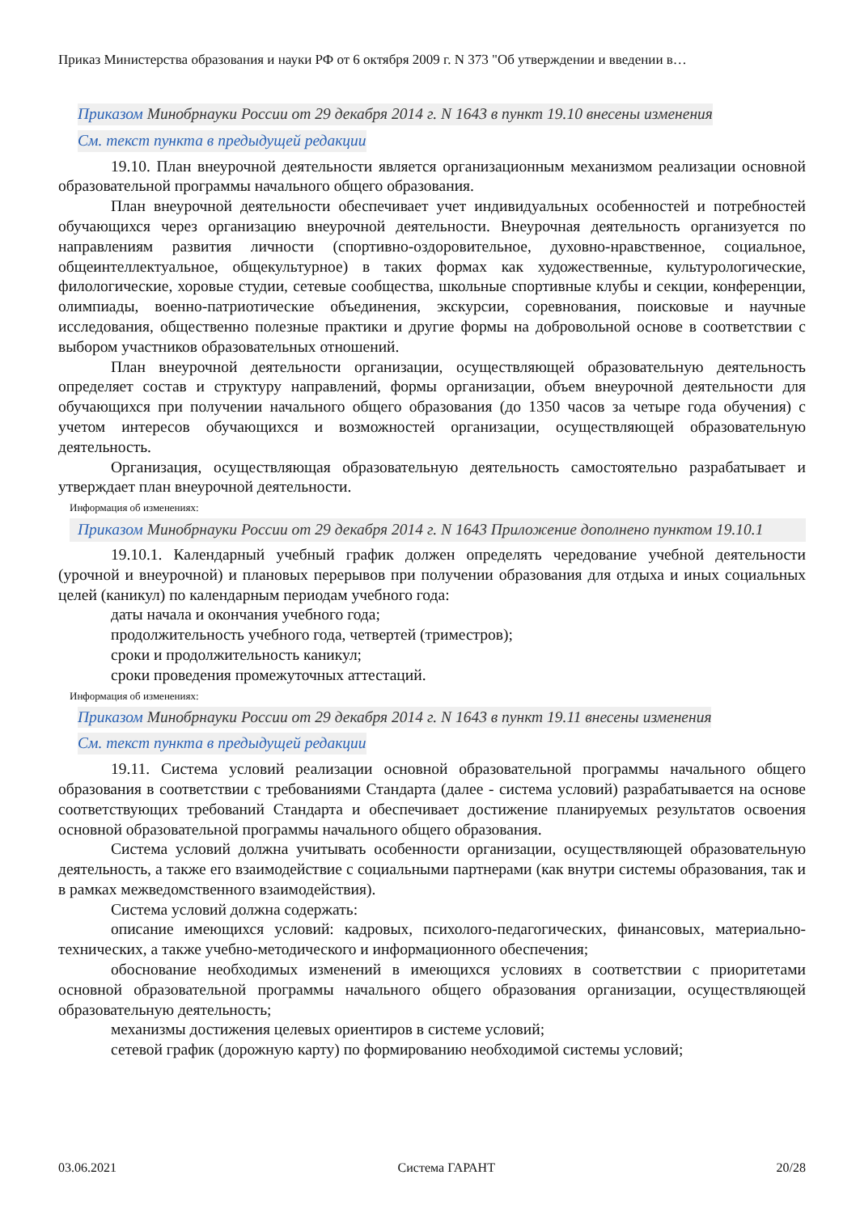Приказ Министерства образования и науки РФ от 6 октября 2009 г. N 373 "Об утверждении и введении в…
Приказом Минобрнауки России от 29 декабря 2014 г. N 1643 в пункт 19.10 внесены изменения
См. текст пункта в предыдущей редакции
19.10. План внеурочной деятельности является организационным механизмом реализации основной образовательной программы начального общего образования.
План внеурочной деятельности обеспечивает учет индивидуальных особенностей и потребностей обучающихся через организацию внеурочной деятельности. Внеурочная деятельность организуется по направлениям развития личности (спортивно-оздоровительное, духовно-нравственное, социальное, общеинтеллектуальное, общекультурное) в таких формах как художественные, культурологические, филологические, хоровые студии, сетевые сообщества, школьные спортивные клубы и секции, конференции, олимпиады, военно-патриотические объединения, экскурсии, соревнования, поисковые и научные исследования, общественно полезные практики и другие формы на добровольной основе в соответствии с выбором участников образовательных отношений.
План внеурочной деятельности организации, осуществляющей образовательную деятельность определяет состав и структуру направлений, формы организации, объем внеурочной деятельности для обучающихся при получении начального общего образования (до 1350 часов за четыре года обучения) с учетом интересов обучающихся и возможностей организации, осуществляющей образовательную деятельность.
Организация, осуществляющая образовательную деятельность самостоятельно разрабатывает и утверждает план внеурочной деятельности.
Информация об изменениях:
Приказом Минобрнауки России от 29 декабря 2014 г. N 1643 Приложение дополнено пунктом 19.10.1
19.10.1. Календарный учебный график должен определять чередование учебной деятельности (урочной и внеурочной) и плановых перерывов при получении образования для отдыха и иных социальных целей (каникул) по календарным периодам учебного года:
даты начала и окончания учебного года;
продолжительность учебного года, четвертей (триместров);
сроки и продолжительность каникул;
сроки проведения промежуточных аттестаций.
Информация об изменениях:
Приказом Минобрнауки России от 29 декабря 2014 г. N 1643 в пункт 19.11 внесены изменения
См. текст пункта в предыдущей редакции
19.11. Система условий реализации основной образовательной программы начального общего образования в соответствии с требованиями Стандарта (далее - система условий) разрабатывается на основе соответствующих требований Стандарта и обеспечивает достижение планируемых результатов освоения основной образовательной программы начального общего образования.
Система условий должна учитывать особенности организации, осуществляющей образовательную деятельность, а также его взаимодействие с социальными партнерами (как внутри системы образования, так и в рамках межведомственного взаимодействия).
Система условий должна содержать:
описание имеющихся условий: кадровых, психолого-педагогических, финансовых, материально-технических, а также учебно-методического и информационного обеспечения;
обоснование необходимых изменений в имеющихся условиях в соответствии с приоритетами основной образовательной программы начального общего образования организации, осуществляющей образовательную деятельность;
механизмы достижения целевых ориентиров в системе условий;
сетевой график (дорожную карту) по формированию необходимой системы условий;
03.06.2021 Система ГАРАНТ 20/28